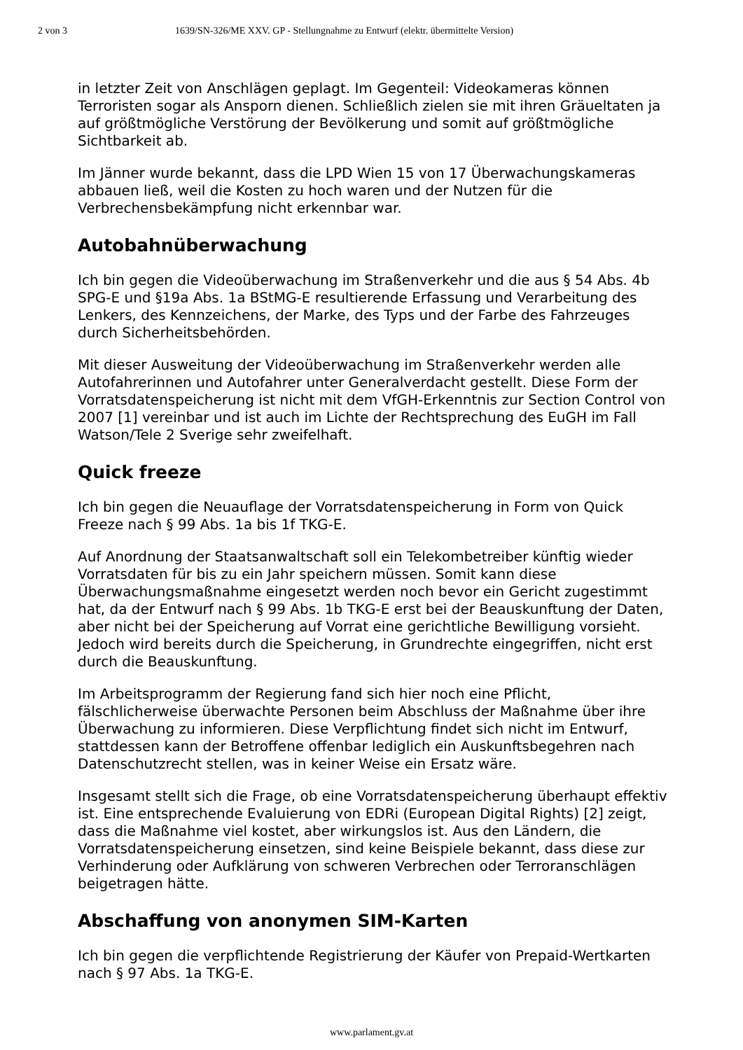2 von 3 1639/SN-326/ME XXV. GP - Stellungnahme zu Entwurf (elektr. übermittelte Version)
in letzter Zeit von Anschlägen geplagt. Im Gegenteil: Videokameras können Terroristen sogar als Ansporn dienen. Schließlich zielen sie mit ihren Gräueltaten ja auf größtmögliche Verstörung der Bevölkerung und somit auf größtmögliche Sichtbarkeit ab.
Im Jänner wurde bekannt, dass die LPD Wien 15 von 17 Überwachungskameras abbauen ließ, weil die Kosten zu hoch waren und der Nutzen für die Verbrechensbekämpfung nicht erkennbar war.
Autobahnüberwachung
Ich bin gegen die Videoüberwachung im Straßenverkehr und die aus § 54 Abs. 4b SPG-E und §19a Abs. 1a BStMG-E resultierende Erfassung und Verarbeitung des Lenkers, des Kennzeichens, der Marke, des Typs und der Farbe des Fahrzeuges durch Sicherheitsbehörden.
Mit dieser Ausweitung der Videoüberwachung im Straßenverkehr werden alle Autofahrerinnen und Autofahrer unter Generalverdacht gestellt. Diese Form der Vorratsdatenspeicherung ist nicht mit dem VfGH-Erkenntnis zur Section Control von 2007 [1] vereinbar und ist auch im Lichte der Rechtsprechung des EuGH im Fall Watson/Tele 2 Sverige sehr zweifelhaft.
Quick freeze
Ich bin gegen die Neuauflage der Vorratsdatenspeicherung in Form von Quick Freeze nach § 99 Abs. 1a bis 1f TKG-E.
Auf Anordnung der Staatsanwaltschaft soll ein Telekombetreiber künftig wieder Vorratsdaten für bis zu ein Jahr speichern müssen. Somit kann diese Überwachungsmaßnahme eingesetzt werden noch bevor ein Gericht zugestimmt hat, da der Entwurf nach § 99 Abs. 1b TKG-E erst bei der Beauskunftung der Daten, aber nicht bei der Speicherung auf Vorrat eine gerichtliche Bewilligung vorsieht. Jedoch wird bereits durch die Speicherung, in Grundrechte eingegriffen, nicht erst durch die Beauskunftung.
Im Arbeitsprogramm der Regierung fand sich hier noch eine Pflicht, fälschlicherweise überwachte Personen beim Abschluss der Maßnahme über ihre Überwachung zu informieren. Diese Verpflichtung findet sich nicht im Entwurf, stattdessen kann der Betroffene offenbar lediglich ein Auskunftsbegehren nach Datenschutzrecht stellen, was in keiner Weise ein Ersatz wäre.
Insgesamt stellt sich die Frage, ob eine Vorratsdatenspeicherung überhaupt effektiv ist. Eine entsprechende Evaluierung von EDRi (European Digital Rights) [2] zeigt, dass die Maßnahme viel kostet, aber wirkungslos ist. Aus den Ländern, die Vorratsdatenspeicherung einsetzen, sind keine Beispiele bekannt, dass diese zur Verhinderung oder Aufklärung von schweren Verbrechen oder Terroranschlägen beigetragen hätte.
Abschaffung von anonymen SIM-Karten
Ich bin gegen die verpflichtende Registrierung der Käufer von Prepaid-Wertkarten nach § 97 Abs. 1a TKG-E.
www.parlament.gv.at